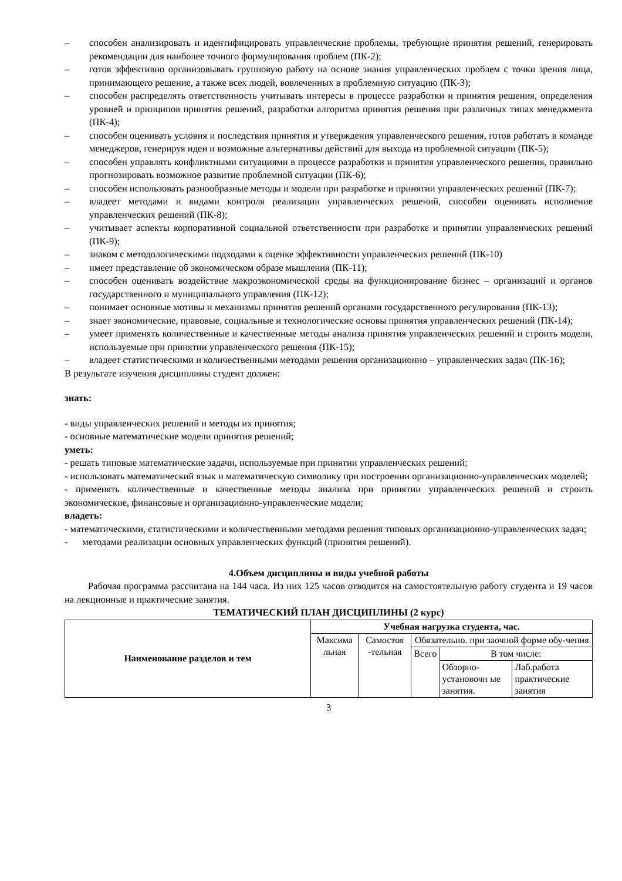– способен анализировать и идентифицировать управленческие проблемы, требующие принятия решений, генерировать рекомендации для наиболее точного формулирования проблем (ПК-2);
– готов эффективно организовывать групповую работу на основе знания управленческих проблем с точки зрения лица, принимающего решение, а также всех людей, вовлеченных в проблемную ситуацию (ПК-3);
– способен распределять ответственность учитывать интересы в процессе разработки и принятия решения, определения уровней и принципов принятия решений, разработки алгоритма принятия решения при различных типах менеджмента (ПК-4);
– способен оценивать условия и последствия принятия и утверждения управленческого решения, готов работать в команде менеджеров, генерируя идеи и возможные альтернативы действий для выхода из проблемной ситуации (ПК-5);
– способен управлять конфликтными ситуациями в процессе разработки и принятия управленческого решения, правильно прогнозировать возможное развитие проблемной ситуации (ПК-6);
– способен использовать разнообразные методы и модели при разработке и принятии управленческих решений (ПК-7);
– владеет методами и видами контроля реализации управленческих решений, способен оценивать исполнение управленческих решений (ПК-8);
– учитывает аспекты корпоративной социальной ответственности при разработке и принятии управленческих решений (ПК-9);
– знаком с методологическими подходами к оценке эффективности управленческих решений (ПК-10)
– имеет представление об экономическом образе мышления (ПК-11);
– способен оценивать воздействие макроэкономической среды на функционирование бизнес – организаций и органов государственного и муниципального управления (ПК-12);
– понимает основные мотивы и механизмы принятия решений органами государственного регулирования (ПК-13);
– знает экономические, правовые, социальные и технологические основы принятия управленческих решений (ПК-14);
– умеет применять количественные и качественные методы анализа принятия управленческих решений и строить модели, используемые при принятии управленческого решения (ПК-15);
– владеет статистическими и количественными методами решения организационно – управленческих задач (ПК-16);
В результате изучения дисциплины студент должен:
знать:
- виды управленческих решений и методы их принятия;
- основные математические модели принятия решений;
уметь:
- решать типовые математические задачи, используемые при принятии управленческих решений;
- использовать математический язык и математическую символику при построении организационно-управленческих моделей;
- применять количественные и качественные методы анализа при принятии управленческих решений и строить экономические, финансовые и организационно-управленческие модели;
владеть:
- математическими, статистическими и количественными методами решения типовых организационно-управленческих задач;
- методами реализации основных управленческих функций (принятия решений).
4.Объем дисциплины и виды учебной работы
Рабочая программа рассчитана на 144 часа. Из них 125 часов отводится на самостоятельную работу студента и 19 часов на лекционные и практические занятия.
ТЕМАТИЧЕСКИЙ ПЛАН ДИСЦИПЛИНЫ (2 курс)
| Наименование разделов и тем | Учебная нагрузка студента, час. | | | | |
| --- | --- | --- | --- | --- | --- |
| | Максима льная | Самостоя -тельная | Обязательно. при заочной форме обу-чения | | |
| | | | Всего | В том числе: | |
| | | | | Обзорно-установочн ые занятия. | Лаб.работа практические занятия |
3